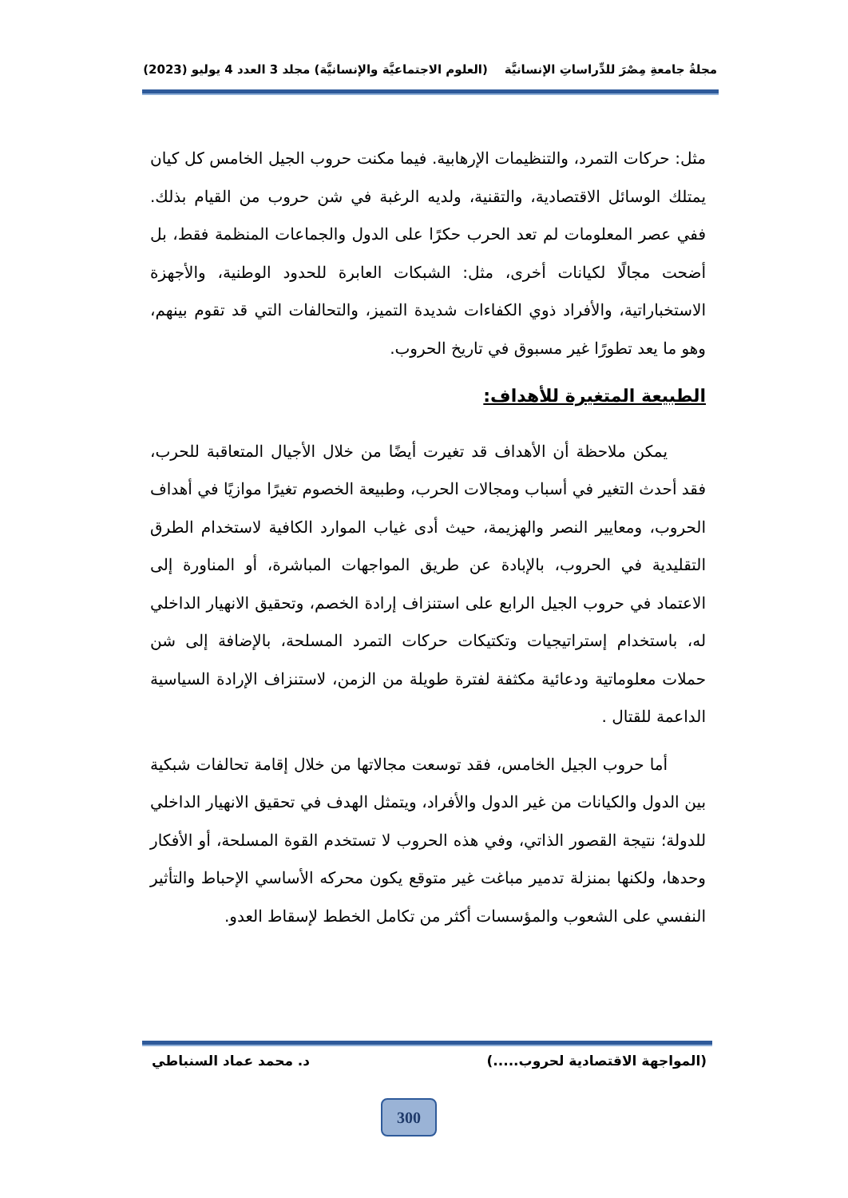مجلةُ جامعةِ مِصْرَ للدِّراساتِ الإنسانيَّة (العلوم الاجتماعيَّة والإنسانيَّة) مجلد 3 العدد 4 يوليو (2023)
مثل: حركات التمرد، والتنظيمات الإرهابية. فيما مكنت حروب الجيل الخامس كل كيان يمتلك الوسائل الاقتصادية، والتقنية، ولديه الرغبة في شن حروب من القيام بذلك. ففي عصر المعلومات لم تعد الحرب حكرًا على الدول والجماعات المنظمة فقط، بل أضحت مجالًا لكيانات أخرى، مثل: الشبكات العابرة للحدود الوطنية، والأجهزة الاستخباراتية، والأفراد ذوي الكفاءات شديدة التميز، والتحالفات التي قد تقوم بينهم، وهو ما يعد تطورًا غير مسبوق في تاريخ الحروب.
الطبيعة المتغيرة للأهداف:
يمكن ملاحظة أن الأهداف قد تغيرت أيضًا من خلال الأجيال المتعاقبة للحرب، فقد أحدث التغير في أسباب ومجالات الحرب، وطبيعة الخصوم تغيرًا موازيًا في أهداف الحروب، ومعايير النصر والهزيمة، حيث أدى غياب الموارد الكافية لاستخدام الطرق التقليدية في الحروب، بالإبادة عن طريق المواجهات المباشرة، أو المناورة إلى الاعتماد في حروب الجيل الرابع على استنزاف إرادة الخصم، وتحقيق الانهيار الداخلي له، باستخدام إستراتيجيات وتكتيكات حركات التمرد المسلحة، بالإضافة إلى شن حملات معلوماتية ودعائية مكثفة لفترة طويلة من الزمن، لاستنزاف الإرادة السياسية الداعمة للقتال .
أما حروب الجيل الخامس، فقد توسعت مجالاتها من خلال إقامة تحالفات شبكية بين الدول والكيانات من غير الدول والأفراد، ويتمثل الهدف في تحقيق الانهيار الداخلي للدولة؛ نتيجة القصور الذاتي، وفي هذه الحروب لا تستخدم القوة المسلحة، أو الأفكار وحدها، ولكنها بمنزلة تدمير مباغت غير متوقع يكون محركه الأساسي الإحباط والتأثير النفسي على الشعوب والمؤسسات أكثر من تكامل الخطط لإسقاط العدو.
(المواجهة الاقتصادية لحروب.....) د. محمد عماد السنباطي
300